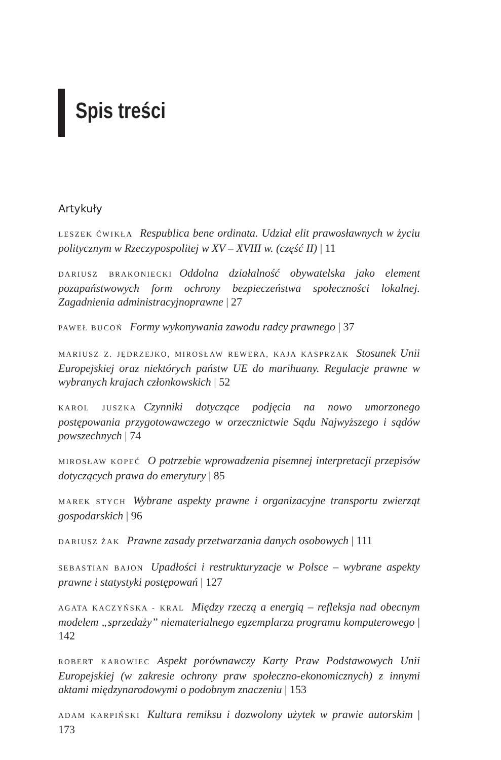Spis treści
Artykuły
LESZEK ĆWIKŁA Respublica bene ordinata. Udział elit prawosławnych w życiu politycznym w Rzeczypospolitej w XV – XVIII w. (część II) | 11
DARIUSZ BRAKONIECKI Oddolna działalność obywatelska jako element pozapaństwowych form ochrony bezpieczeństwa społeczności lokalnej. Zagadnienia administracyjnoprawne | 27
PAWEŁ BUCOŃ Formy wykonywania zawodu radcy prawnego | 37
MARIUSZ Z. JĘDRZEJKO, MIROSŁAW REWERA, KAJA KASPRZAK Stosunek Unii Europejskiej oraz niektórych państw UE do marihuany. Regulacje prawne w wybranych krajach członkowskich | 52
KAROL JUSZKA Czynniki dotyczące podjęcia na nowo umorzonego postępowania przygotowawczego w orzecznictwie Sądu Najwyższego i sądów powszechnych | 74
MIROSŁAW KOPEĆ O potrzebie wprowadzenia pisemnej interpretacji przepisów dotyczących prawa do emerytury | 85
MAREK STYCH Wybrane aspekty prawne i organizacyjne transportu zwierząt gospodarskich | 96
DARIUSZ ŻAK Prawne zasady przetwarzania danych osobowych | 111
SEBASTIAN BAJON Upadłości i restrukturyzacje w Polsce – wybrane aspekty prawne i statystyki postępowań | 127
AGATA KACZYŃSKA - KRAL Między rzeczą a energią – refleksja nad obecnym modelem „sprzedaży” niematerialnego egzemplarza programu komputerowego | 142
ROBERT KAROWIEC Aspekt porównawczy Karty Praw Podstawowych Unii Europejskiej (w zakresie ochrony praw społeczno-ekonomicznych) z innymi aktami międzynarodowymi o podobnym znaczeniu | 153
ADAM KARPIŃSKI Kultura remiksu i dozwolony użytek w prawie autorskim | 173